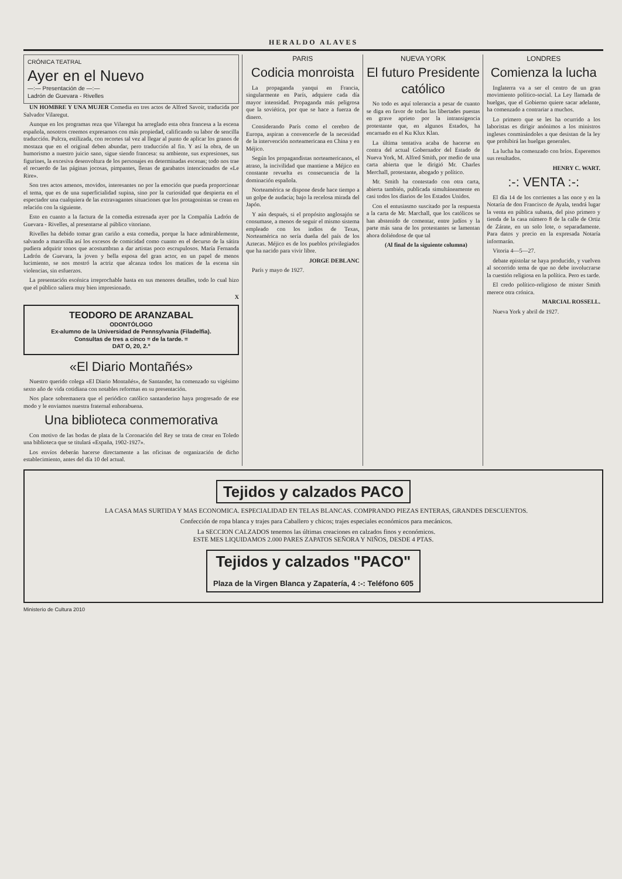HERALDO ALAVES
CRÓNICA TEATRAL
Ayer en el Nuevo
—:— Presentación de —:—
Ladrón de Guevara - Rivelles
UN HOMBRE Y UNA MUJER Comedia en tres actos de Alfred Savoir, traducida por Salvador Vilaregut.
Aunque en los programas reza que Vilaregut ha arreglado esta obra francesa a la escena española, nosotros creemos expresarnos con más propiedad, calificando su labor de sencilla traducción. Pulcra, estilizada, con recortes tal vez al llegar al punto de aplicar los granos de mostaza que en el original deben abundar, pero traducción al fin. Y así la obra, de un humorismo a nuestro juicio sano, sigue siendo francesa: su ambiente, sus expresiones, sus figurines, la excesiva desenvoltura de los personajes en determinadas escenas; todo nos trae el recuerdo de las páginas jocosas, pimpantes, llenas de garabatos intencionados de «Le Rire».
Son tres actos amenos, movidos, interesantes no por la emoción que pueda proporcionar el tema, que es de una superficialidad supina, sino por la curiosidad que despierta en el espectador una cualquiera de las extravagantes situaciones que los protagonistas se crean en relación con la siguiente.
Esto en cuanto a la factura de la comedia estrenada ayer por la Compañía Ladrón de Guevara - Rivelles, al presentarse al público vitoriano.
Rivelles ha debido tomar gran cariño a esta comedia, porque la hace admirablemente, salvando a maravilla así los excesos de comicidad como cuanto en el decurso de la sátira pudiera adquirir tonos que acostumbran a dar artistas poco escrupulosos. María Fernanda Ladrón de Guevara, la joven y bella esposa del gran actor, en un papel de menos lucimiento, se nos mostró la actriz que alcanza todos los matices de la escena sin violencias, sin esfuerzos.
La presentación escénica irreprochable hasta en sus menores detalles, todo lo cual hizo que el público saliera muy bien impresionado.
X
TEODORO DE ARANZABAL
ODONTÓLOGO
Ex-alumno de la Universidad de Pennsylvania (Filadelfia).
Consultas de tres a cinco = de la tarde. =
DAT O, 20, 2.º
«El Diario Montañés»
Nuestro querido colega «El Diario Montañés», de Santander, ha comenzado su vigésimo sexto año de vida cotidiana con notables reformas en su presentación.
Nos place sobremanera que el periódico católico santanderino haya progresado de ese modo y le enviamos nuestra fraternal enhorabuena.
Una biblioteca conmemorativa
Con motivo de las bodas de plata de la Coronación del Rey se trata de crear en Toledo una biblioteca que se titulará «España, 1902-1927».
Los envíos deberán hacerse directamente a las oficinas de organización de dicho establecimiento, antes del día 10 del actual.
PARIS
Codicia monroista
La propaganda yanqui en Francia, singularmente en París, adquiere cada día mayor intensidad. Propaganda más peligrosa que la soviética, por que se hace a fuerza de dinero.
Considerando París como el cerebro de Europa, aspiran a convencerle de la necesidad de la intervención norteamericana en China y en Méjico.
Según los propagandistas norteamericanos, el atraso, la incivilidad que mantiene a Méjico en constante revuelta es consecuencia de la dominación española.
Norteamérica se dispone desde hace tiempo a un golpe de audacia; bajo la recelosa mirada del Japón.
Y aún después, si el propósito anglosajón se consumase, a menos de seguir el mismo sistema empleado con los indios de Texas, Norteamérica no sería dueña del país de los Aztecas. Méjico es de los pueblos privilegiados que ha nacido para vivir libre.
JORGE DEBLANC
París y mayo de 1927.
NUEVA YORK
El futuro Presidente católico
No todo es aquí tolerancia a pesar de cuanto se diga en favor de todas las libertades puestas en grave aprieto por la intransigencia protestante que, en algunos Estados, ha encarnado en el Ku Klux Klan.
La última tentativa acaba de hacerse en contra del actual Gobernador del Estado de Nueva York, M. Alfred Smith, por medio de una carta abierta que le dirigió Mr. Charles Merchall, protestante, abogado y político.
Mr. Smith ha contestado con otra carta, abierta también, publicada simultáneamente en casi todos los diarios de los Estados Unidos.
Con el entusiasmo suscitado por la respuesta a la carta de Mr. Marchall, que los católicos se han abstenido de comentar, entre judíos y la parte más sana de los protestantes se lamentan ahora doliéndose de que tal
(Al final de la siguiente columna)
LONDRES
Comienza la lucha
Inglaterra va a ser el centro de un gran movimiento político-social. La Ley llamada de huelgas, que el Gobierno quiere sacar adelante, ha comenzado a contrariar a muchos.
Lo primero que se les ha ocurrido a los laboristas es dirigir anónimos a los ministros ingleses conminándoles a que desistan de la ley que prohibirá las huelgas generales.
La lucha ha comenzado con bríos. Esperemos sus resultados.
HENRY C. WART.
:-: VENTA :-:
El día 14 de los corrientes a las once y en la Notaría de don Francisco de Ayala, tendrá lugar la venta en pública subasta, del piso primero y tienda de la casa número 8 de la calle de Ortiz de Zárate, en un solo lote, o separadamente. Para datos y precio en la expresada Notaría informarán.
Vitoria 4—5—27.
debate epistolar se haya producido, y vuelven al socorrido tema de que no debe involucrarse la cuestión religiosa en la política. Pero es tarde.
El credo político-religioso de mister Smith merece otra crónica.
MARCIAL ROSSELL.
Nueva York y abril de 1927.
Tejidos y calzados PACO
LA CASA MAS SURTIDA Y MAS ECONOMICA. ESPECIALIDAD EN TELAS BLANCAS. COMPRANDO PIEZAS ENTERAS, GRANDES DESCUENTOS.
Confección de ropa blanca y trajes para Caballero y chicos; trajes especiales económicos para mecánicos.
La SECCION CALZADOS tenemos las últimas creaciones en calzados finos y económicos.
ESTE MES LIQUIDAMOS 2.000 PARES ZAPATOS SEÑORA Y NIÑOS, DESDE 4 PTAS.
Tejidos y calzados "PACO"
Plaza de la Virgen Blanca y Zapatería, 4 :-: Teléfono 605
Ministerio de Cultura 2010